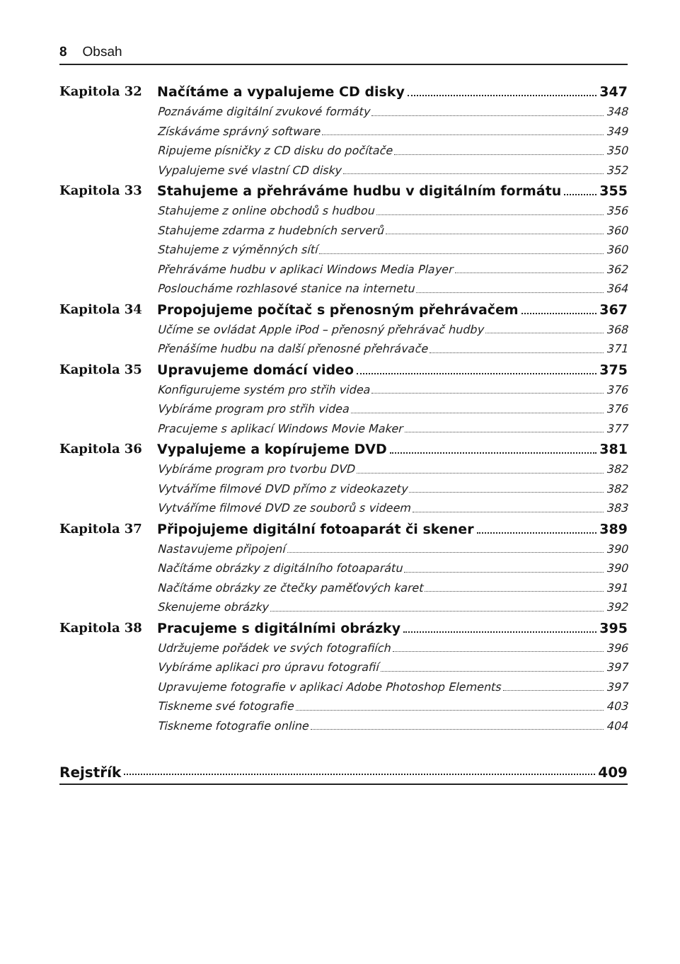8 Obsah
Kapitola 32 Načítáme a vypalujeme CD disky 347
Poznáváme digitální zvukové formáty 348
Získáváme správný software 349
Ripujeme písničky z CD disku do počítače 350
Vypalujeme své vlastní CD disky 352
Kapitola 33 Stahujeme a přehráváme hudbu v digitálním formátu 355
Stahujeme z online obchodů s hudbou 356
Stahujeme zdarma z hudebních serverů 360
Stahujeme z výměnných sítí 360
Přehráváme hudbu v aplikaci Windows Media Player 362
Posloucháme rozhlasové stanice na internetu 364
Kapitola 34 Propojujeme počítač s přenosným přehrávačem 367
Učíme se ovládat Apple iPod – přenosný přehrávač hudby 368
Přenášíme hudbu na další přenosné přehrávače 371
Kapitola 35 Upravujeme domácí video 375
Konfigurujeme systém pro střih videa 376
Vybíráme program pro střih videa 376
Pracujeme s aplikací Windows Movie Maker 377
Kapitola 36 Vypalujeme a kopírujeme DVD 381
Vybíráme program pro tvorbu DVD 382
Vytváříme filmové DVD přímo z videokazety 382
Vytváříme filmové DVD ze souborů s videem 383
Kapitola 37 Připojujeme digitální fotoaparát či skener 389
Nastavujeme připojení 390
Načítáme obrázky z digitálního fotoaparátu 390
Načítáme obrázky ze čtečky paměťových karet 391
Skenujeme obrázky 392
Kapitola 38 Pracujeme s digitálními obrázky 395
Udržujeme pořádek ve svých fotografiích 396
Vybíráme aplikaci pro úpravu fotografií 397
Upravujeme fotografie v aplikaci Adobe Photoshop Elements 397
Tiskneme své fotografie 403
Tiskneme fotografie online 404
Rejstřík 409